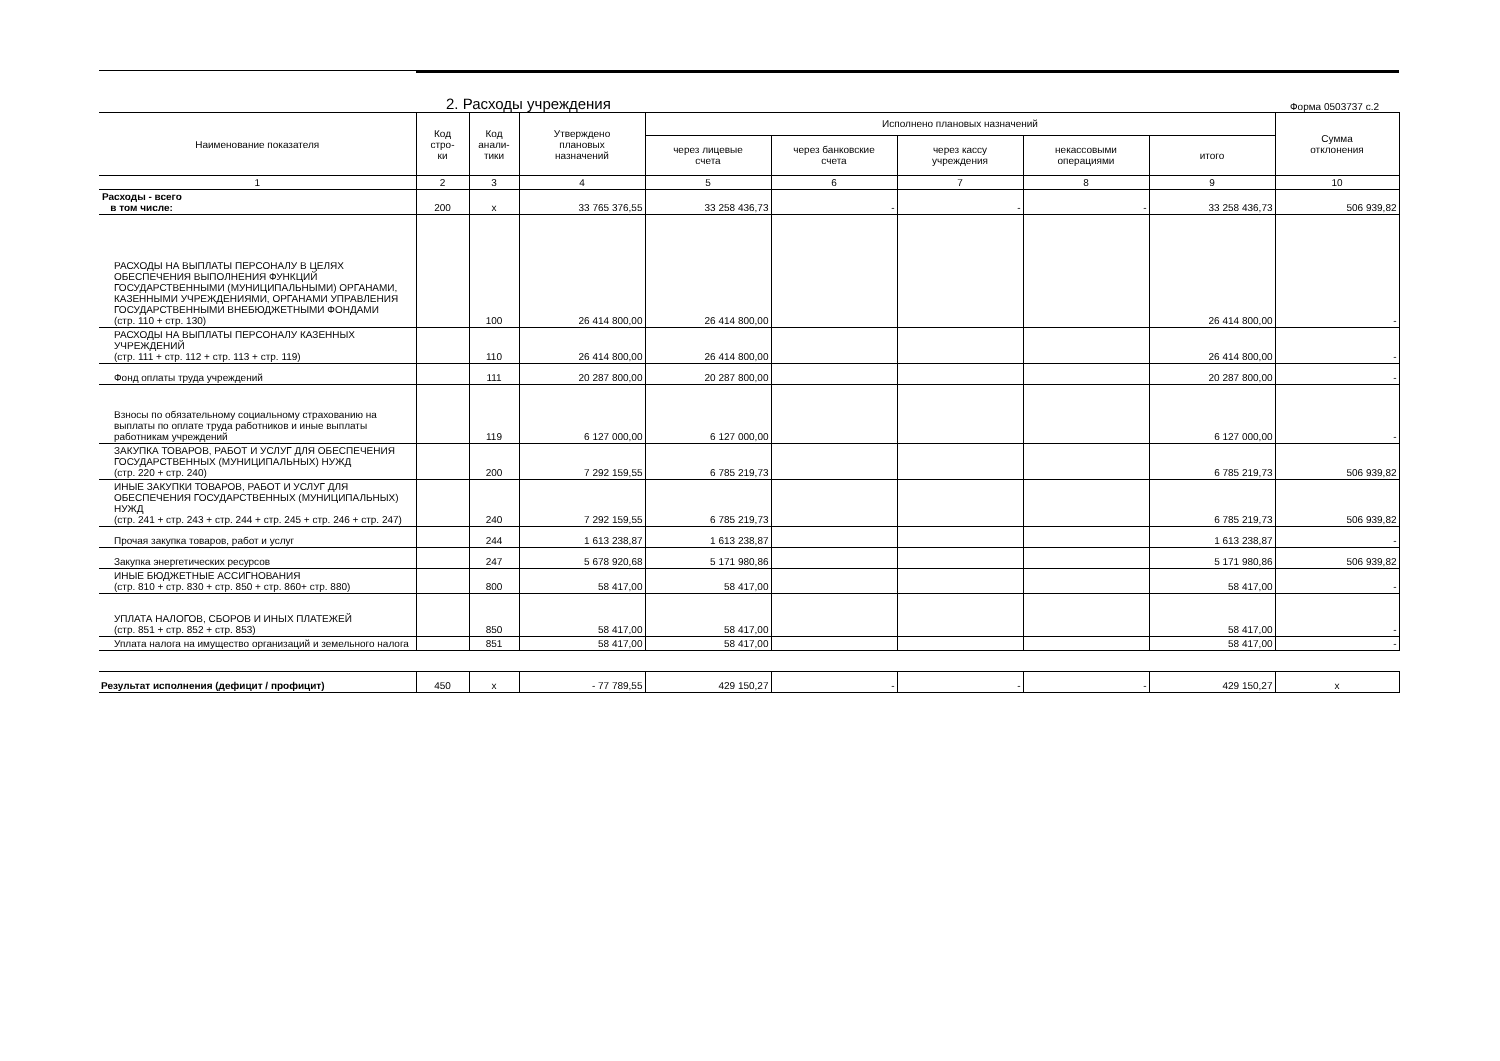2. Расходы учреждения
Форма 0503737 с.2
| Наименование показателя | Код стро- ки | Код анали- тики | Утверждено плановых назначений | Исполнено плановых назначений | | | | | Сумма отклонения |
| --- | --- | --- | --- | --- | --- | --- | --- | --- | --- |
| | | | | через лицевые счета | через банковские счета | через кассу учреждения | некассовыми операциями | итого | |
| 1 | 2 | 3 | 4 | 5 | 6 | 7 | 8 | 9 | 10 |
| Расходы - всего в том числе: | 200 | x | 33 765 376,55 | 33 258 436,73 | - | - | - | 33 258 436,73 | 506 939,82 |
| РАСХОДЫ НА ВЫПЛАТЫ ПЕРСОНАЛУ В ЦЕЛЯХ ОБЕСПЕЧЕНИЯ ВЫПОЛНЕНИЯ ФУНКЦИЙ ГОСУДАРСТВЕННЫМИ (МУНИЦИПАЛЬНЫМИ) ОРГАНАМИ, КАЗЕННЫМИ УЧРЕЖДЕНИЯМИ, ОРГАНАМИ УПРАВЛЕНИЯ ГОСУДАРСТВЕННЫМИ ВНЕБЮДЖЕТНЫМИ ФОНДАМИ (стр. 110 + стр. 130) | | 100 | 26 414 800,00 | 26 414 800,00 | | | | 26 414 800,00 | - |
| РАСХОДЫ НА ВЫПЛАТЫ ПЕРСОНАЛУ КАЗЕННЫХ УЧРЕЖДЕНИЙ (стр. 111 + стр. 112 + стр. 113 + стр. 119) | | 110 | 26 414 800,00 | 26 414 800,00 | | | | 26 414 800,00 | - |
| Фонд оплаты труда учреждений | | 111 | 20 287 800,00 | 20 287 800,00 | | | | 20 287 800,00 | - |
| Взносы по обязательному социальному страхованию на выплаты по оплате труда работников и иные выплаты работникам учреждений | | 119 | 6 127 000,00 | 6 127 000,00 | | | | 6 127 000,00 | - |
| ЗАКУПКА ТОВАРОВ, РАБОТ И УСЛУГ ДЛЯ ОБЕСПЕЧЕНИЯ ГОСУДАРСТВЕННЫХ (МУНИЦИПАЛЬНЫХ) НУЖД (стр. 220 + стр. 240) | | 200 | 7 292 159,55 | 6 785 219,73 | | | | 6 785 219,73 | 506 939,82 |
| ИНЫЕ ЗАКУПКИ ТОВАРОВ, РАБОТ И УСЛУГ ДЛЯ ОБЕСПЕЧЕНИЯ ГОСУДАРСТВЕННЫХ (МУНИЦИПАЛЬНЫХ) НУЖД (стр. 241 + стр. 243 + стр. 244 + стр. 245 + стр. 246 + стр. 247) | | 240 | 7 292 159,55 | 6 785 219,73 | | | | 6 785 219,73 | 506 939,82 |
| Прочая закупка товаров, работ и услуг | | 244 | 1 613 238,87 | 1 613 238,87 | | | | 1 613 238,87 | - |
| Закупка энергетических ресурсов | | 247 | 5 678 920,68 | 5 171 980,86 | | | | 5 171 980,86 | 506 939,82 |
| ИНЫЕ БЮДЖЕТНЫЕ АССИГНОВАНИЯ (стр. 810 + стр. 830 + стр. 850 + стр. 860+ стр. 880) | | 800 | 58 417,00 | 58 417,00 | | | | 58 417,00 | - |
| УПЛАТА НАЛОГОВ, СБОРОВ И ИНЫХ ПЛАТЕЖЕЙ (стр. 851 + стр. 852 + стр. 853) | | 850 | 58 417,00 | 58 417,00 | | | | 58 417,00 | - |
| Уплата налога на имущество организаций и земельного налога | | 851 | 58 417,00 | 58 417,00 | | | | 58 417,00 | - |
| Результат исполнения (дефицит / профицит) | 450 | x | - 77 789,55 | 429 150,27 | - | - | - | 429 150,27 | x |